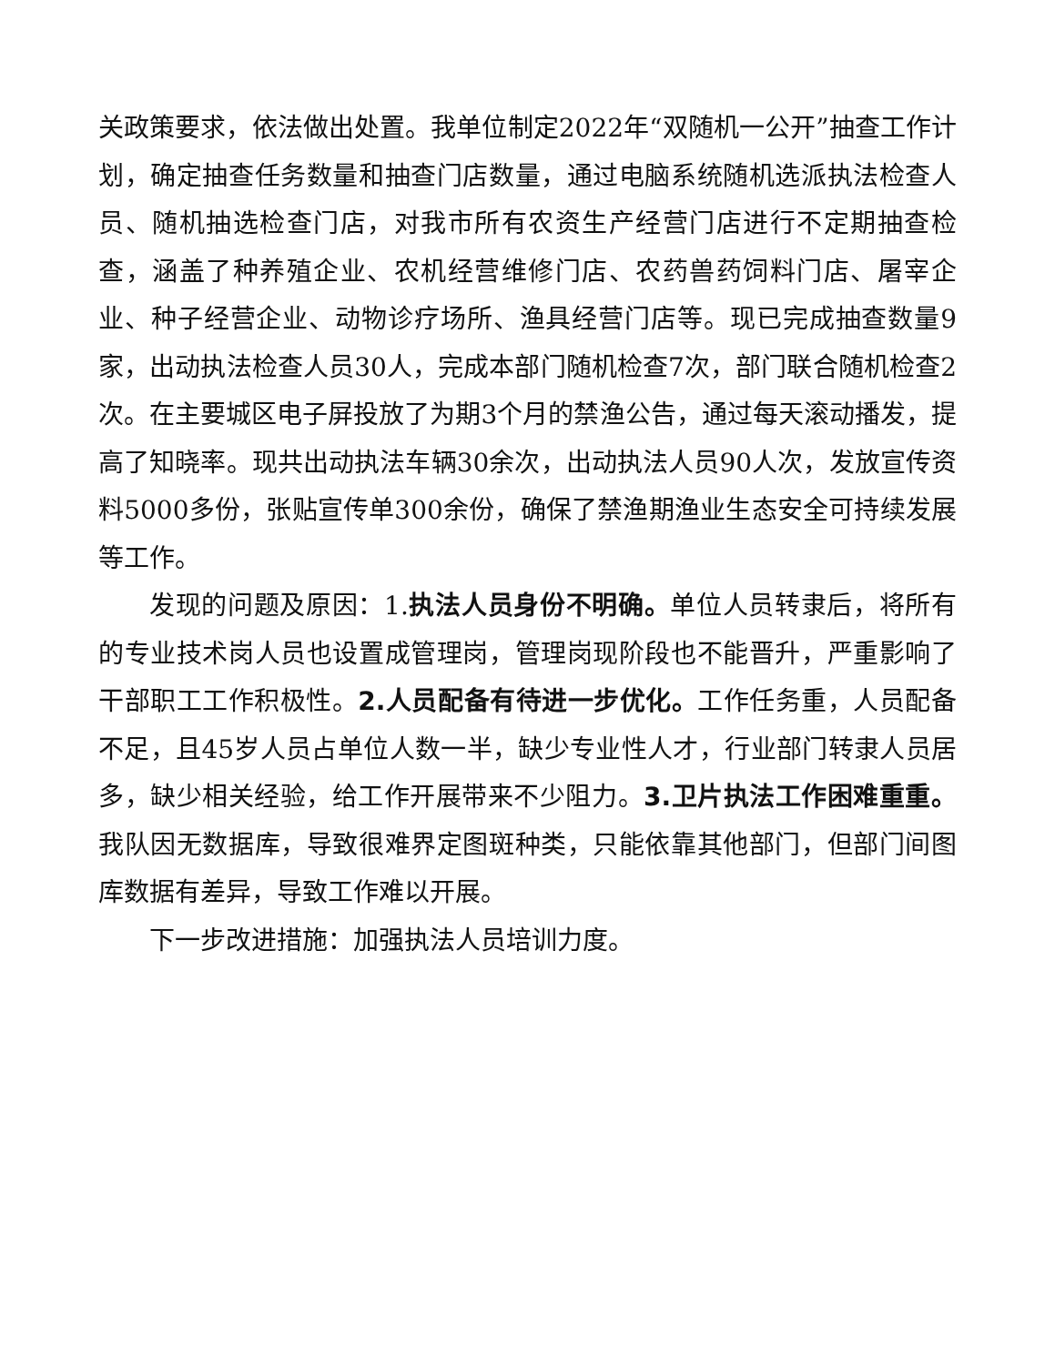关政策要求，依法做出处置。我单位制定2022年“双随机一公开”抽查工作计划，确定抽查任务数量和抽查门店数量，通过电脑系统随机选派执法检查人员、随机抽选检查门店，对我市所有农资生产经营门店进行不定期抽查检查，涵盖了种养殖企业、农机经营维修门店、农药兽药饲料门店、屠宰企业、种子经营企业、动物诊疗场所、渔具经营门店等。现已完成抽查数量9家，出动执法检查人员30人，完成本部门随机检查7次，部门联合随机检查2次。在主要城区电子屏投放了为期3个月的禁渔公告，通过每天滚动播发，提高了知晓率。现共出动执法车辆30余次，出动执法人员90人次，发放宣传资料5000多份，张贴宣传单300余份，确保了禁渔期渔业生态安全可持续发展等工作。
发现的问题及原因：1.执法人员身份不明确。单位人员转隶后，将所有的专业技术岗人员也设置成管理岗，管理岗现阶段也不能晋升，严重影响了干部职工工作积极性。2.人员配备有待进一步优化。工作任务重，人员配备不足，且45岁人员占单位人数一半，缺少专业性人才，行业部门转隶人员居多，缺少相关经验，给工作开展带来不少阻力。3.卫片执法工作困难重重。我队因无数据库，导致很难界定图斑种类，只能依靠其他部门，但部门间图库数据有差异，导致工作难以开展。
下一步改进措施：加强执法人员培训力度。